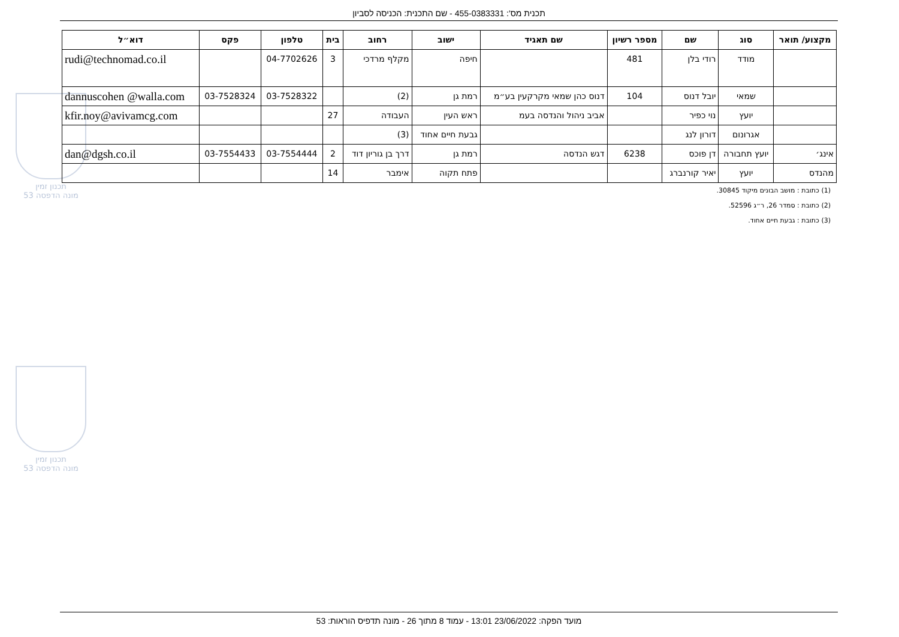תכנית מס': 455-0383331 - שם התכנית: הכניסה לסביון
תכנון זמין
מונה הדפסה 53
תכנון זמין
מונה הדפסה 53
| מקצוע/ תואר | סוג | שם | מספר רשיון | שם תאגיד | ישוב | רחוב | בית | טלפון | פקס | דוא״ל |
| --- | --- | --- | --- | --- | --- | --- | --- | --- | --- | --- |
| | מודד | רודי בלן | 481 | | חיפה | מקלף מרדכי | 3 | 04-7702626 | | rudi@technomad.co.il |
| | שמאי | יובל דנוס | 104 | דנוס כהן שמאי מקרקעין בע״מ | רמת גן | (2) | | 03-7528322 | 03-7528324 | dannuscohen @walla.com |
| | יועץ | נוי כפיר | | אביב ניהול והנדסה בעמ | ראש העין | העבודה | 27 | | | kfir.noy@avivamcg.com |
| | אגרונום | דורון לנג | | | גבעת חיים אחוד | (3) | | | | |
| אינג׳ | יועץ תחבורה | דן פוכס | 6238 | דגש הנדסה | רמת גן | דרך בן גוריון דוד | 2 | 03-7554444 | 03-7554433 | dan@dgsh.co.il |
| מהנדס | יועץ | יאיר קורנברג | | | פתח תקוה | אימבר | 14 | | | |
(1) כתובת : מושב הבונים מיקוד 30845.
(2) כתובת : סמדר 26, ר״ג 52596.
(3) כתובת : גבעת חיים אחוד.
מועד הפקה: 23/06/2022 13:01 - עמוד 8 מתוך 26 - מונה תדפיס הוראות: 53